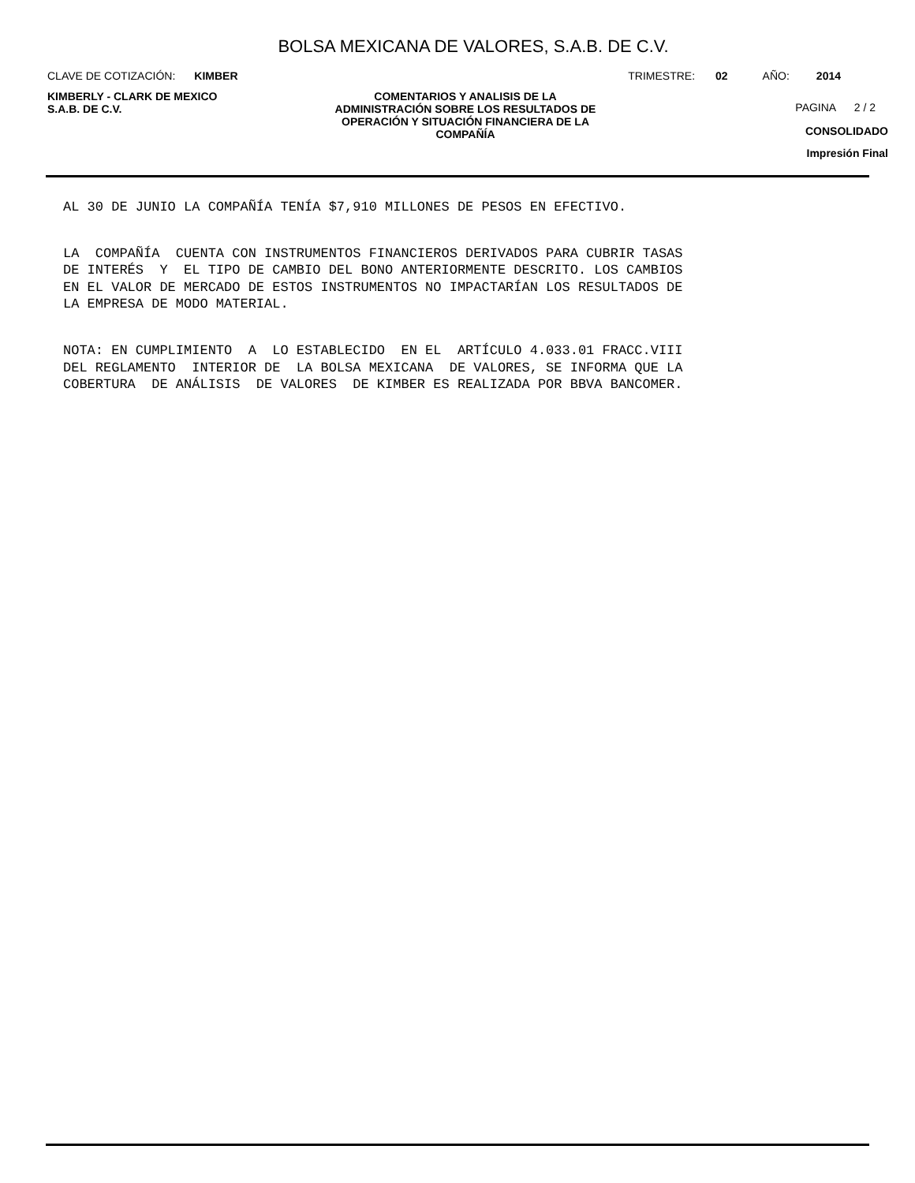BOLSA MEXICANA DE VALORES, S.A.B. DE C.V.
CLAVE DE COTIZACIÓN: KIMBER TRIMESTRE: 02 AÑO: 2014
KIMBERLY - CLARK DE MEXICO
S.A.B. DE C.V.
COMENTARIOS Y ANALISIS DE LA
ADMINISTRACIÓN SOBRE LOS RESULTADOS DE
OPERACIÓN Y SITUACIÓN FINANCIERA DE LA
COMPAÑÍA
PAGINA 2 / 2
CONSOLIDADO
Impresión Final
AL 30 DE JUNIO LA COMPAÑÍA TENÍA $7,910 MILLONES DE PESOS EN EFECTIVO.
LA COMPAÑÍA CUENTA CON INSTRUMENTOS FINANCIEROS DERIVADOS PARA CUBRIR TASAS DE INTERÉS Y EL TIPO DE CAMBIO DEL BONO ANTERIORMENTE DESCRITO. LOS CAMBIOS EN EL VALOR DE MERCADO DE ESTOS INSTRUMENTOS NO IMPACTARÍAN LOS RESULTADOS DE LA EMPRESA DE MODO MATERIAL.
NOTA: EN CUMPLIMIENTO A LO ESTABLECIDO EN EL ARTÍCULO 4.033.01 FRACC.VIII DEL REGLAMENTO INTERIOR DE LA BOLSA MEXICANA DE VALORES, SE INFORMA QUE LA COBERTURA DE ANÁLISIS DE VALORES DE KIMBER ES REALIZADA POR BBVA BANCOMER.